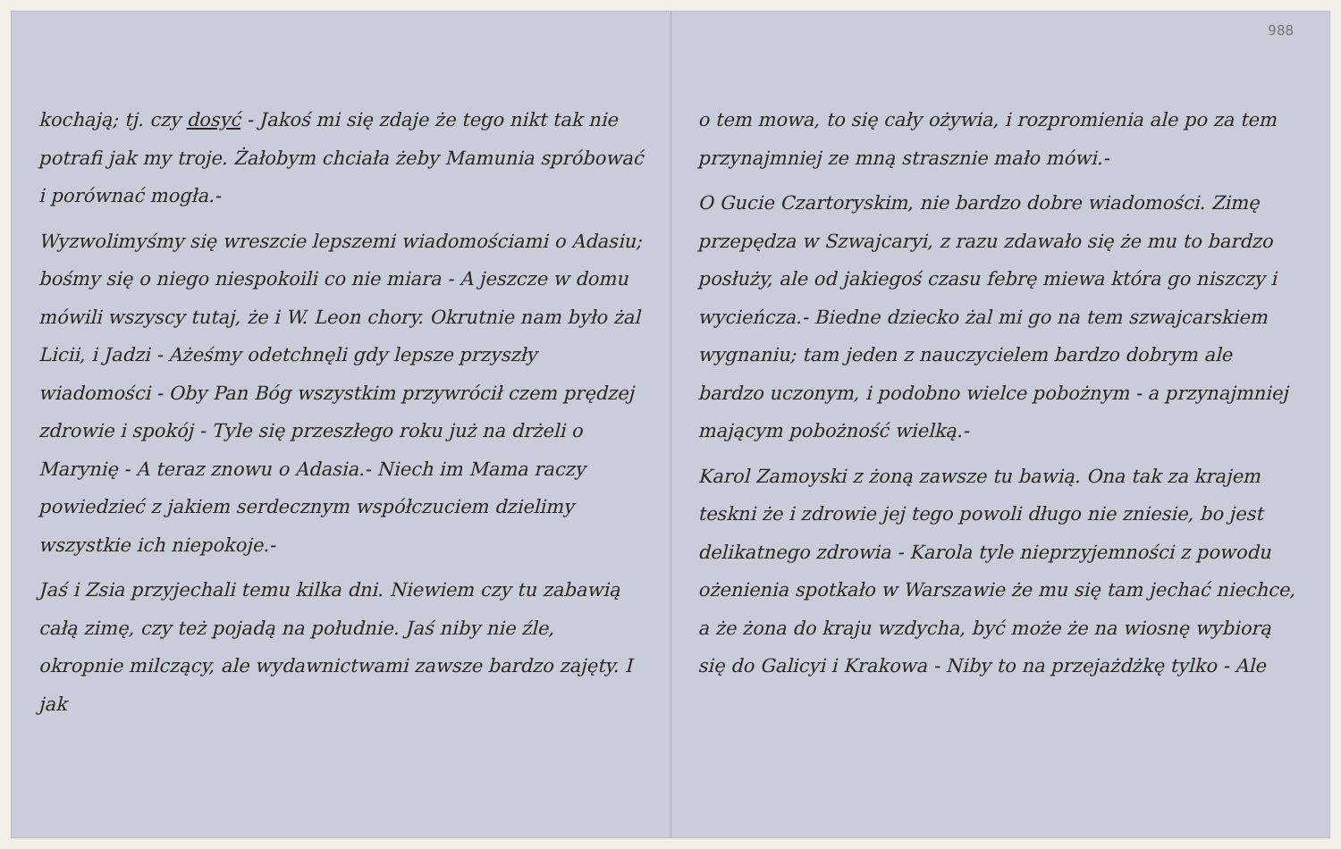kochają; tj. czy dosyć - Jakoś mi się zdaje że tego nikt tak nie potrafi jak my troje. Żałobym chciała żeby Mamunia spróbować i porównać mogła.-
Wyzwolimyśmy się wreszcie lepszemi wiadomościami o Adasiu; bośmy się o niego niespokoili co nie miara - A jeszcze w domu mówili wszyscy tutaj, że i W. Leon chory. Okrutnie nam było żal Licii, i Jadzi - Ażeśmy odetchnęli gdy lepsze przyszły wiadomości - Oby Pan Bóg wszystkim przywrócił czem prędzej zdrowie i spokój - Tyle się przeszłego roku już na drżeli o Marynię - A teraz znowu o Adasia.- Niech im Mama raczy powiedzieć z jakiem serdecznym współczuciem dzielimy wszystkie ich niepokoje.-
Jaś i Zsia przyjechali temu kilka dni. Niewiem czy tu zabawią całą zimę, czy też pojadą na południe. Jaś niby nie źle, okropnie milczący, ale wydawnictwami zawsze bardzo zajęty. I jak
o tem mowa, to się cały ożywia, i rozpromienia ale po za tem przynajmniej ze mną strasznie mało mówi.-
O Gucie Czartoryskim, nie bardzo dobre wiadomości. Zimę przepędza w Szwajcaryi, z razu zdawało się że mu to bardzo posłuży, ale od jakiegoś czasu febrę miewa która go niszczy i wycieńcza.- Biedne dziecko żal mi go na tem szwajcarskiem wygnaniu; tam jeden z nauczycielem bardzo dobrym ale bardzo uczonym, i podobno wielce pobożnym - a przynajmniej mającym pobożność wielką.-
Karol Zamoyski z żoną zawsze tu bawią. Ona tak za krajem teskni że i zdrowie jej tego powoli długo nie zniesie, bo jest delikatnego zdrowia - Karola tyle nieprzyjemności z powodu ożenienia spotkało w Warszawie że mu się tam jechać niechce, a że żona do kraju wzdycha, być może że na wiosnę wybiorą się do Galicyi i Krakowa - Niby to na przejażdżkę tylko - Ale
988